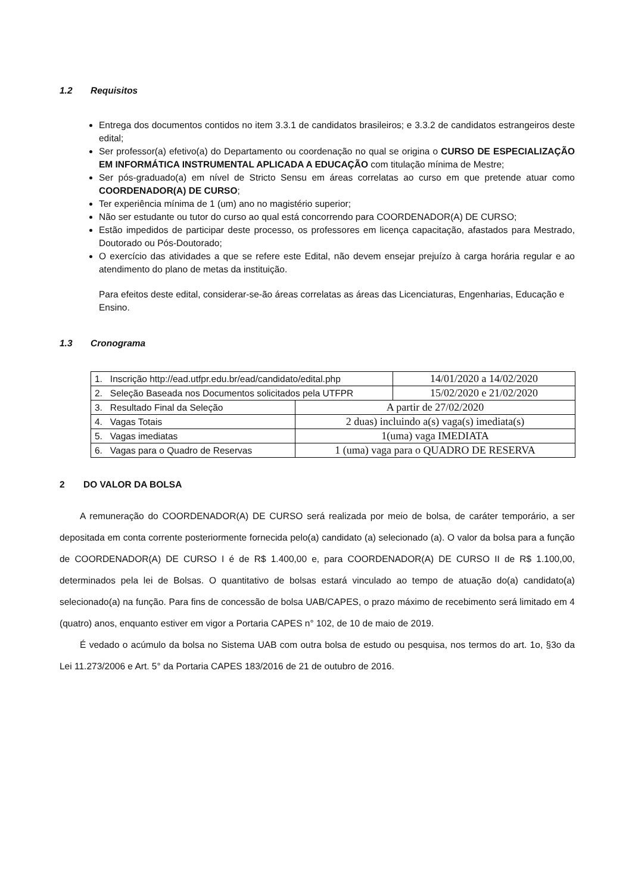1.2 Requisitos
Entrega dos documentos contidos no item 3.3.1 de candidatos brasileiros; e 3.3.2 de candidatos estrangeiros deste edital;
Ser professor(a) efetivo(a) do Departamento ou coordenação no qual se origina o CURSO DE ESPECIALIZAÇÃO EM INFORMÁTICA INSTRUMENTAL APLICADA A EDUCAÇÃO com titulação mínima de Mestre;
Ser pós-graduado(a) em nível de Stricto Sensu em áreas correlatas ao curso em que pretende atuar como COORDENADOR(A) DE CURSO;
Ter experiência mínima de 1 (um) ano no magistério superior;
Não ser estudante ou tutor do curso ao qual está concorrendo para COORDENADOR(A) DE CURSO;
Estão impedidos de participar deste processo, os professores em licença capacitação, afastados para Mestrado, Doutorado ou Pós-Doutorado;
O exercício das atividades a que se refere este Edital, não devem ensejar prejuízo à carga horária regular e ao atendimento do plano de metas da instituição.
Para efeitos deste edital, considerar-se-ão áreas correlatas as áreas das Licenciaturas, Engenharias, Educação e Ensino.
1.3 Cronograma
| 1. Inscrição http://ead.utfpr.edu.br/ead/candidato/edital.php | | 14/01/2020 a 14/02/2020 |
| 2. Seleção Baseada nos Documentos solicitados pela UTFPR | | 15/02/2020 e 21/02/2020 |
| 3. Resultado Final da Seleção | A partir de 27/02/2020 | |
| 4. Vagas Totais | 2 duas) incluindo a(s) vaga(s) imediata(s) | |
| 5. Vagas imediatas | 1(uma) vaga IMEDIATA | |
| 6. Vagas para o Quadro de Reservas | 1 (uma) vaga para o QUADRO DE RESERVA | |
2 DO VALOR DA BOLSA
A remuneração do COORDENADOR(A) DE CURSO será realizada por meio de bolsa, de caráter temporário, a ser depositada em conta corrente posteriormente fornecida pelo(a) candidato (a) selecionado (a). O valor da bolsa para a função de COORDENADOR(A) DE CURSO I é de R$ 1.400,00 e, para COORDENADOR(A) DE CURSO II de R$ 1.100,00, determinados pela lei de Bolsas. O quantitativo de bolsas estará vinculado ao tempo de atuação do(a) candidato(a) selecionado(a) na função. Para fins de concessão de bolsa UAB/CAPES, o prazo máximo de recebimento será limitado em 4 (quatro) anos, enquanto estiver em vigor a Portaria CAPES n° 102, de 10 de maio de 2019.
É vedado o acúmulo da bolsa no Sistema UAB com outra bolsa de estudo ou pesquisa, nos termos do art. 1o, §3o da Lei 11.273/2006 e Art. 5° da Portaria CAPES 183/2016 de 21 de outubro de 2016.